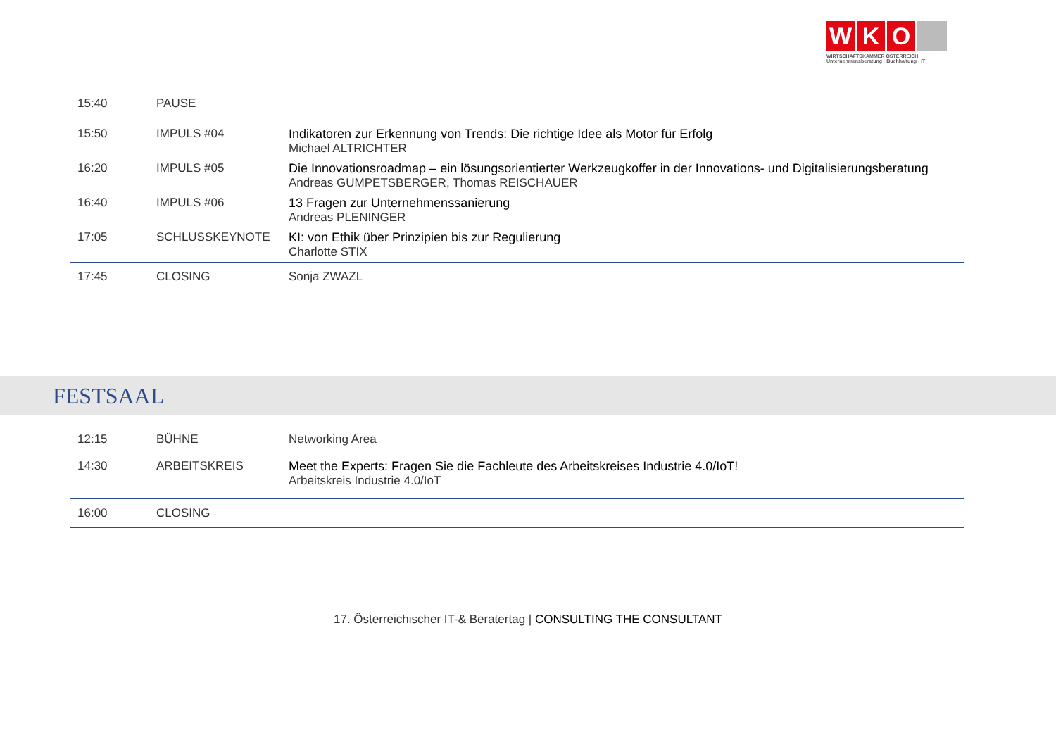W K O
WIRTSCHAFTSKAMMER ÖSTERREICH
Unternehmensberatung · Buchhaltung · IT
| 15:40 | PAUSE | |
| 15:50 | IMPULS #04 | Indikatoren zur Erkennung von Trends: Die richtige Idee als Motor für Erfolg Michael ALTRICHTER |
| 16:20 | IMPULS #05 | Die Innovationsroadmap – ein lösungsorientierter Werkzeugkoffer in der Innovations- und Digitalisierungsberatung Andreas GUMPETSBERGER, Thomas REISCHAUER |
| 16:40 | IMPULS #06 | 13 Fragen zur Unternehmenssanierung Andreas PLENINGER |
| 17:05 | SCHLUSSKEYNOTE | KI: von Ethik über Prinzipien bis zur Regulierung Charlotte STIX |
| 17:45 | CLOSING | Sonja ZWAZL |
FESTSAAL
| 12:15 | BÜHNE | Networking Area |
| 14:30 | ARBEITSKREIS | Meet the Experts: Fragen Sie die Fachleute des Arbeitskreises Industrie 4.0/IoT! Arbeitskreis Industrie 4.0/IoT |
| 16:00 | CLOSING | |
17. Österreichischer IT-& Beratertag | CONSULTING THE CONSULTANT